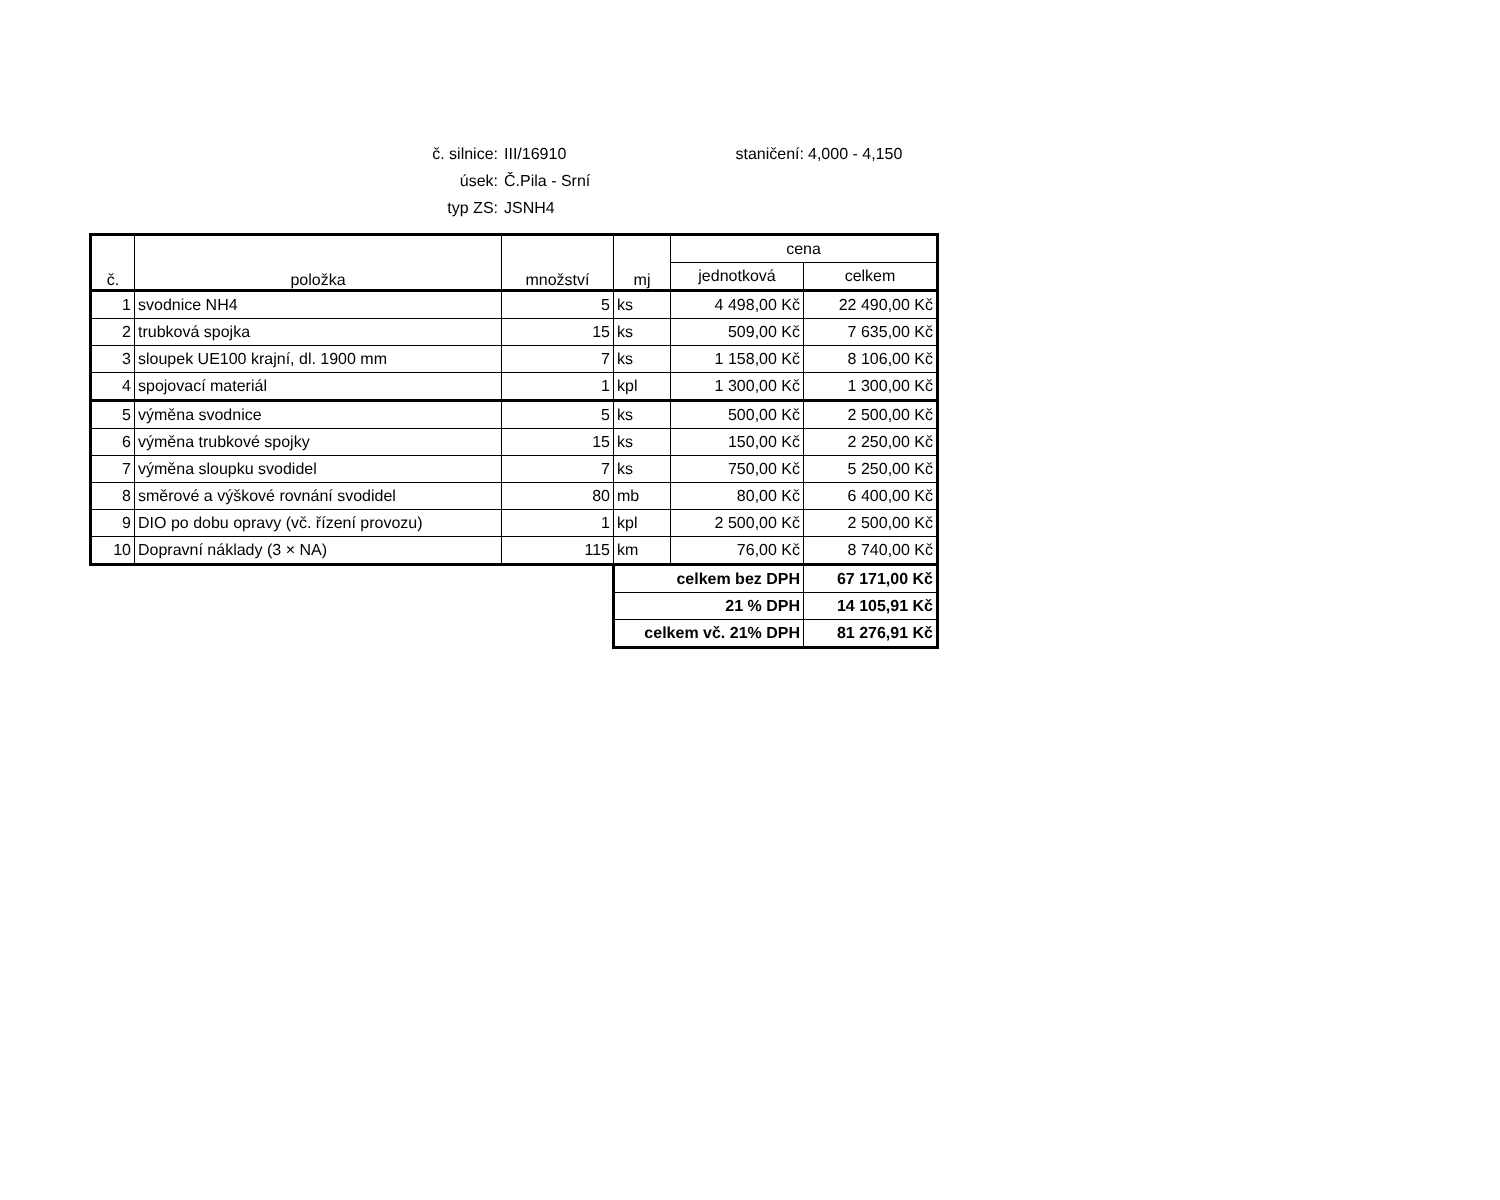č. silnice: III/16910 staničení: 4,000 - 4,150
úsek: Č.Pila - Srní
typ ZS: JSNH4
| č. | položka | množství | mj | cena | |
| --- | --- | --- | --- | --- | --- |
| | | | | jednotková | celkem |
| 1 | svodnice NH4 | 5 | ks | 4 498,00 Kč | 22 490,00 Kč |
| 2 | trubková spojka | 15 | ks | 509,00 Kč | 7 635,00 Kč |
| 3 | sloupek UE100 krajní, dl. 1900 mm | 7 | ks | 1 158,00 Kč | 8 106,00 Kč |
| 4 | spojovací materiál | 1 | kpl | 1 300,00 Kč | 1 300,00 Kč |
| 5 | výměna svodnice | 5 | ks | 500,00 Kč | 2 500,00 Kč |
| 6 | výměna trubkové spojky | 15 | ks | 150,00 Kč | 2 250,00 Kč |
| 7 | výměna sloupku svodidel | 7 | ks | 750,00 Kč | 5 250,00 Kč |
| 8 | směrové a výškové rovnání svodidel | 80 | mb | 80,00 Kč | 6 400,00 Kč |
| 9 | DIO po dobu opravy (vč. řízení provozu) | 1 | kpl | 2 500,00 Kč | 2 500,00 Kč |
| 10 | Dopravní náklady (3 × NA) | 115 | km | 76,00 Kč | 8 740,00 Kč |
| | | | celkem bez DPH | | 67 171,00 Kč |
| | | | 21 % DPH | | 14 105,91 Kč |
| | | | celkem vč. 21% DPH | | 81 276,91 Kč |